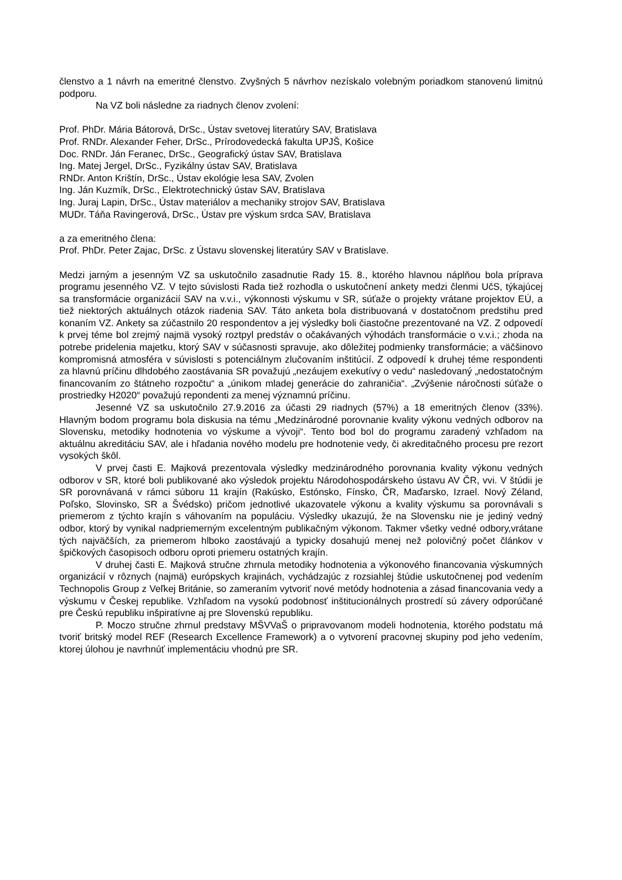členstvo a 1 návrh na emeritné členstvo. Zvyšných 5 návrhov nezískalo volebným poriadkom stanovenú limitnú podporu.
Na VZ boli následne za riadnych členov zvolení:
Prof. PhDr. Mária Bátorová, DrSc., Ústav svetovej literatúry SAV, Bratislava
Prof. RNDr. Alexander Feher, DrSc., Prírodovedecká fakulta UPJŠ, Košice
Doc. RNDr. Ján Feranec, DrSc., Geografický ústav SAV, Bratislava
Ing. Matej Jergel, DrSc., Fyzikálny ústav SAV, Bratislava
RNDr. Anton Krištín, DrSc., Ústav ekológie lesa SAV, Zvolen
Ing. Ján Kuzmík, DrSc., Elektrotechnický ústav SAV, Bratislava
Ing. Juraj Lapin, DrSc., Ústav materiálov a mechaniky strojov SAV, Bratislava
MUDr. Táňa Ravingerová, DrSc., Ústav pre výskum srdca SAV, Bratislava
a za emeritného člena:
Prof. PhDr. Peter Zajac, DrSc. z Ústavu slovenskej literatúry SAV v Bratislave.
Medzi jarným a jesenným VZ sa uskutočnilo zasadnutie Rady 15. 8., ktorého hlavnou náplňou bola príprava programu jesenného VZ. V tejto súvislosti Rada tiež rozhodla o uskutočnení ankety medzi členmi UčS, týkajúcej sa transformácie organizácií SAV na v.v.i., výkonnosti výskumu v SR, súťaže o projekty vrátane projektov EÚ, a tiež niektorých aktuálnych otázok riadenia SAV. Táto anketa bola distribuovaná v dostatočnom predstihu pred konaním VZ. Ankety sa zúčastnilo 20 respondentov a jej výsledky boli čiastočne prezentované na VZ. Z odpovedí k prvej téme bol zrejmý najmä vysoký roztpyl predstáv o očakávaných výhodách transformácie o v.v.i.; zhoda na potrebe pridelenia majetku, ktorý SAV v súčasnosti spravuje, ako dôležitej podmienky transformácie; a väčšinovo kompromisná atmosféra v súvislosti s potenciálnym zlučovaním inštitúcií. Z odpovedí k druhej téme respondenti za hlavnú príčinu dlhdobého zaostávania SR považujú „nezáujem exekutívy o vedu“ nasledovaný „nedostatočným financovaním zo štátneho rozpočtu“ a „únikom mladej generácie do zahraničia“. „Zvýšenie náročnosti súťaže o prostriedky H2020“ považujú repondenti za menej významnú príčinu.
Jesenné VZ sa uskutočnilo 27.9.2016 za účasti 29 riadnych (57%) a 18 emeritných členov (33%). Hlavným bodom programu bola diskusia na tému „Medzinárodné porovnanie kvality výkonu vedných odborov na Slovensku, metodiky hodnotenia vo výskume a vývoji“. Tento bod bol do programu zaradený vzhľadom na aktuálnu akreditáciu SAV, ale i hľadania nového modelu pre hodnotenie vedy, či akreditačného procesu pre rezort vysokých škôl.
V prvej časti E. Majková prezentovala výsledky medzinárodného porovnania kvality výkonu vedných odborov v SR, ktoré boli publikované ako výsledok projektu Národohospodárskeho ústavu AV ČR, vvi. V štúdii je SR porovnávaná v rámci súboru 11 krajín (Rakúsko, Estónsko, Fínsko, ČR, Maďarsko, Izrael. Nový Zéland, Poľsko, Slovinsko, SR a Švédsko) pričom jednotlivé ukazovatele výkonu a kvality výskumu sa porovnávali s priemerom z týchto krajín s váhovaním na populáciu. Výsledky ukazujú, že na Slovensku nie je jediný vedný odbor, ktorý by vynikal nadpriemerným excelentným publikačným výkonom. Takmer všetky vedné odbory,vrátane tých najväčších, za priemerom hlboko zaostávajú a typicky dosahujú menej než polovičný počet článkov v špičkových časopisoch odboru oproti priemeru ostatných krajín.
V druhej časti E. Majková stručne zhrnula metodiky hodnotenia a výkonového financovania výskumných organizácií v rôznych (najmä) európskych krajinách, vychádzajúc z rozsiahlej štúdie uskutočnenej pod vedením Technopolis Group z Veľkej Británie, so zameraním vytvoriť nové metódy hodnotenia a zásad financovania vedy a výskumu v Českej republike. Vzhľadom na vysokú podobnosť inštitucionálnych prostredí sú závery odporúčané pre Českú republiku inšpiratívne aj pre Slovenskú republiku.
P. Moczo stručne zhrnul predstavy MŠVVaŠ o pripravovanom modeli hodnotenia, ktorého podstatu má tvoriť britský model REF (Research Excellence Framework) a o vytvorení pracovnej skupiny pod jeho vedením, ktorej úlohou je navrhnúť implementáciu vhodnú pre SR.